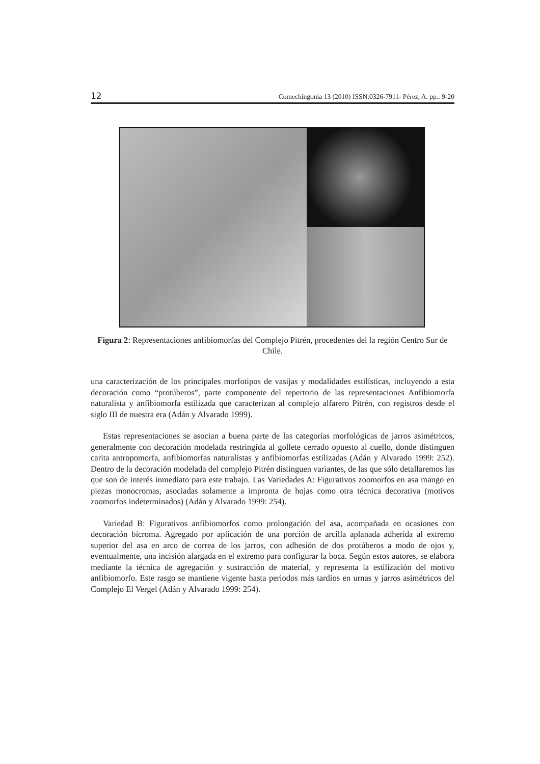12 Comechingonia 13 (2010) ISSN:0326-7911- Pérez, A. pp.: 9-20
Figura 2: Representaciones anfibiomorfas del Complejo Pitrén, procedentes del la región Centro Sur de Chile.
una caracterización de los principales morfotipos de vasijas y modalidades estilísticas, incluyendo a esta decoración como “protúberos”, parte componente del repertorio de las representaciones Anfibiomorfa naturalista y anfibiomorfa estilizada que caracterizan al complejo alfarero Pitrén, con registros desde el siglo III de nuestra era (Adán y Alvarado 1999).
Estas representaciones se asocian a buena parte de las categorías morfológicas de jarros asimétricos, generalmente con decoración modelada restringida al gollete cerrado opuesto al cuello, donde distinguen carita antropomorfa, anfibiomorfas naturalistas y anfibiomorfas estilizadas (Adán y Alvarado 1999: 252). Dentro de la decoración modelada del complejo Pitrén distinguen variantes, de las que sólo detallaremos las que son de interés inmediato para este trabajo. Las Variedades A: Figurativos zoomorfos en asa mango en piezas monocromas, asociadas solamente a impronta de hojas como otra técnica decorativa (motivos zoomorfos indeterminados) (Adán y Alvarado 1999: 254).
Variedad B: Figurativos anfibiomorfos como prolongación del asa, acompañada en ocasiones con decoración bícroma. Agregado por aplicación de una porción de arcilla aplanada adherida al extremo superior del asa en arco de correa de los jarros, con adhesión de dos protúberos a modo de ojos y, eventualmente, una incisión alargada en el extremo para configurar la boca. Según estos autores, se elabora mediante la técnica de agregación y sustracción de material, y representa la estilización del motivo anfibiomorfo. Este rasgo se mantiene vigente hasta periodos más tardíos en urnas y jarros asimétricos del Complejo El Vergel (Adán y Alvarado 1999: 254).